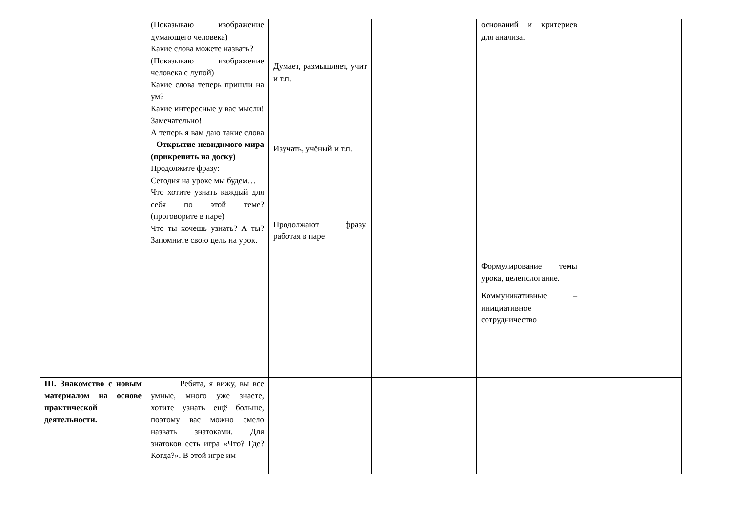| | (Показываю изображение думающего человека) Какие слова можете назвать? (Показываю изображение человека с лупой) Какие слова теперь пришли на ум? Какие интересные у вас мысли! Замечательно! А теперь я вам даю такие слова - Открытие невидимого мира (прикрепить на доску) Продолжите фразу: Сегодня на уроке мы будем… Что хотите узнать каждый для себя по этой теме? (проговорите в паре) Что ты хочешь узнать? А ты? Запомните свою цель на урок. | Думает, размышляет, учит и т.п. Изучать, учёный и т.п. Продолжают фразу, работая в паре | | оснований и критериев для анализа. Формулирование темы урока, целепологание. Коммуникативные – инициативное сотрудничество | |
| III. Знакомство с новым материалом на основе практической деятельности. | Ребята, я вижу, вы все умные, много уже знаете, хотите узнать ещё больше, поэтому вас можно смело назвать знатоками. Для знатоков есть игра «Что? Где? Когда?». В этой игре им | | | | |